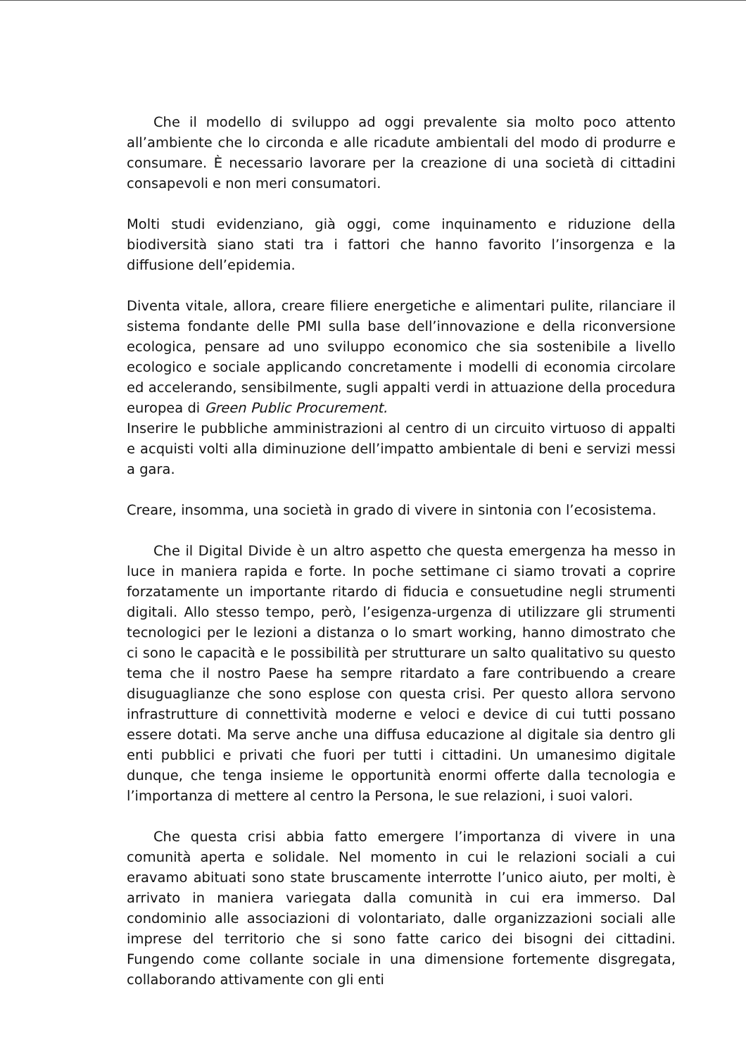Che il modello di sviluppo ad oggi prevalente sia molto poco attento all’ambiente che lo circonda e alle ricadute ambientali del modo di produrre e consumare. È necessario lavorare per la creazione di una società di cittadini consapevoli e non meri consumatori.
Molti studi evidenziano, già oggi, come inquinamento e riduzione della biodiversità siano stati tra i fattori che hanno favorito l’insorgenza e la diffusione dell’epidemia.
Diventa vitale, allora, creare filiere energetiche e alimentari pulite, rilanciare il sistema fondante delle PMI sulla base dell’innovazione e della riconversione ecologica, pensare ad uno sviluppo economico che sia sostenibile a livello ecologico e sociale applicando concretamente i modelli di economia circolare ed accelerando, sensibilmente, sugli appalti verdi in attuazione della procedura europea di Green Public Procurement.
Inserire le pubbliche amministrazioni al centro di un circuito virtuoso di appalti e acquisti volti alla diminuzione dell’impatto ambientale di beni e servizi messi a gara.
Creare, insomma, una società in grado di vivere in sintonia con l’ecosistema.
Che il Digital Divide è un altro aspetto che questa emergenza ha messo in luce in maniera rapida e forte. In poche settimane ci siamo trovati a coprire forzatamente un importante ritardo di fiducia e consuetudine negli strumenti digitali. Allo stesso tempo, però, l’esigenza-urgenza di utilizzare gli strumenti tecnologici per le lezioni a distanza o lo smart working, hanno dimostrato che ci sono le capacità e le possibilità per strutturare un salto qualitativo su questo tema che il nostro Paese ha sempre ritardato a fare contribuendo a creare disuguaglianze che sono esplose con questa crisi. Per questo allora servono infrastrutture di connettività moderne e veloci e device di cui tutti possano essere dotati. Ma serve anche una diffusa educazione al digitale sia dentro gli enti pubblici e privati che fuori per tutti i cittadini. Un umanesimo digitale dunque, che tenga insieme le opportunità enormi offerte dalla tecnologia e l’importanza di mettere al centro la Persona, le sue relazioni, i suoi valori.
Che questa crisi abbia fatto emergere l’importanza di vivere in una comunità aperta e solidale. Nel momento in cui le relazioni sociali a cui eravamo abituati sono state bruscamente interrotte l’unico aiuto, per molti, è arrivato in maniera variegata dalla comunità in cui era immerso. Dal condominio alle associazioni di volontariato, dalle organizzazioni sociali alle imprese del territorio che si sono fatte carico dei bisogni dei cittadini. Fungendo come collante sociale in una dimensione fortemente disgregata, collaborando attivamente con gli enti